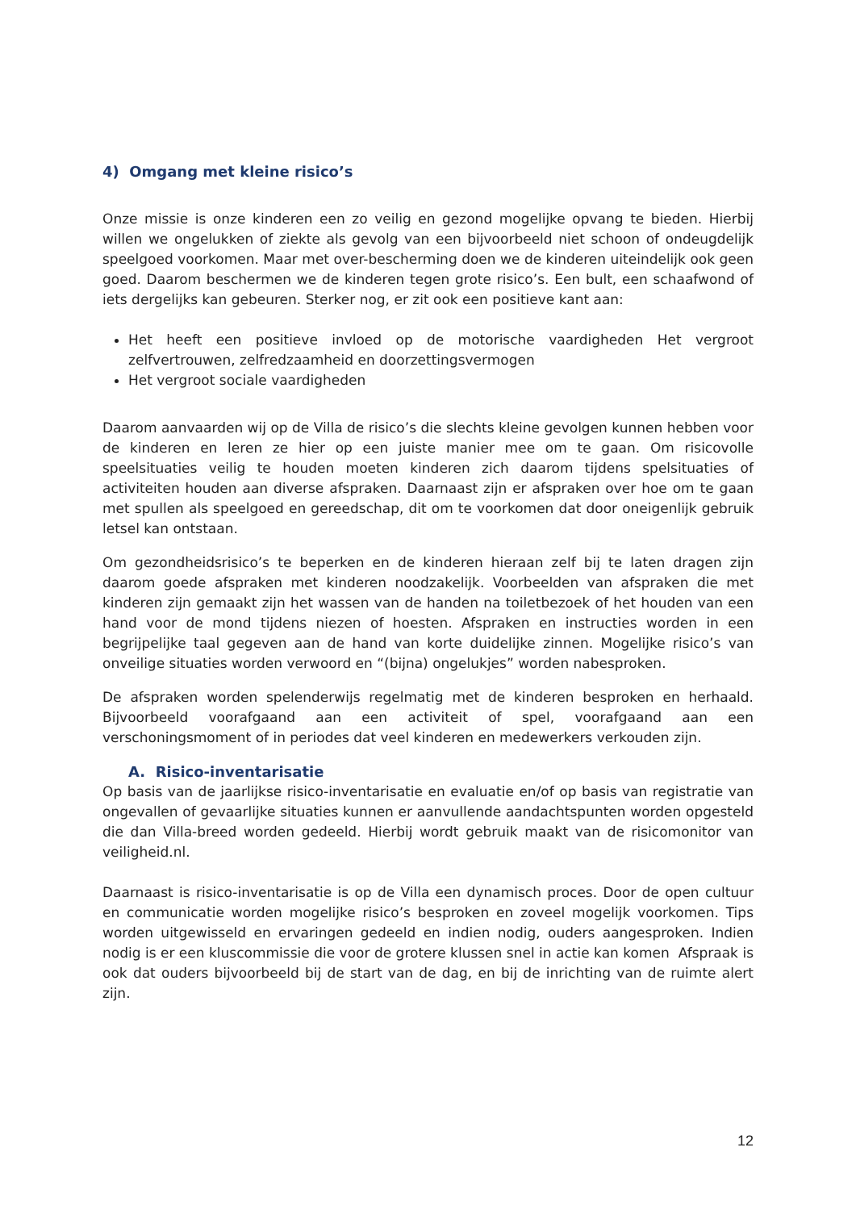4) Omgang met kleine risico’s
Onze missie is onze kinderen een zo veilig en gezond mogelijke opvang te bieden. Hierbij willen we ongelukken of ziekte als gevolg van een bijvoorbeeld niet schoon of ondeugdelijk speelgoed voorkomen. Maar met over-bescherming doen we de kinderen uiteindelijk ook geen goed. Daarom beschermen we de kinderen tegen grote risico’s. Een bult, een schaafwond of iets dergelijks kan gebeuren. Sterker nog, er zit ook een positieve kant aan:
Het heeft een positieve invloed op de motorische vaardigheden Het vergroot zelfvertrouwen, zelfredzaamheid en doorzettingsvermogen
Het vergroot sociale vaardigheden
Daarom aanvaarden wij op de Villa de risico’s die slechts kleine gevolgen kunnen hebben voor de kinderen en leren ze hier op een juiste manier mee om te gaan. Om risicovolle speelsituaties veilig te houden moeten kinderen zich daarom tijdens spelsituaties of activiteiten houden aan diverse afspraken. Daarnaast zijn er afspraken over hoe om te gaan met spullen als speelgoed en gereedschap, dit om te voorkomen dat door oneigenlijk gebruik letsel kan ontstaan.
Om gezondheidsrisico’s te beperken en de kinderen hieraan zelf bij te laten dragen zijn daarom goede afspraken met kinderen noodzakelijk. Voorbeelden van afspraken die met kinderen zijn gemaakt zijn het wassen van de handen na toiletbezoek of het houden van een hand voor de mond tijdens niezen of hoesten. Afspraken en instructies worden in een begrijpelijke taal gegeven aan de hand van korte duidelijke zinnen. Mogelijke risico’s van onveilige situaties worden verwoord en “(bijna) ongelukjes” worden nabesproken.
De afspraken worden spelenderwijs regelmatig met de kinderen besproken en herhaald. Bijvoorbeeld voorafgaand aan een activiteit of spel, voorafgaand aan een verschoningsmoment of in periodes dat veel kinderen en medewerkers verkouden zijn.
A. Risico-inventarisatie
Op basis van de jaarlijkse risico-inventarisatie en evaluatie en/of op basis van registratie van ongevallen of gevaarlijke situaties kunnen er aanvullende aandachtspunten worden opgesteld die dan Villa-breed worden gedeeld. Hierbij wordt gebruik maakt van de risicomonitor van veiligheid.nl.
Daarnaast is risico-inventarisatie is op de Villa een dynamisch proces. Door de open cultuur en communicatie worden mogelijke risico’s besproken en zoveel mogelijk voorkomen. Tips worden uitgewisseld en ervaringen gedeeld en indien nodig, ouders aangesproken. Indien nodig is er een kluscommissie die voor de grotere klussen snel in actie kan komen Afspraak is ook dat ouders bijvoorbeeld bij de start van de dag, en bij de inrichting van de ruimte alert zijn.
12